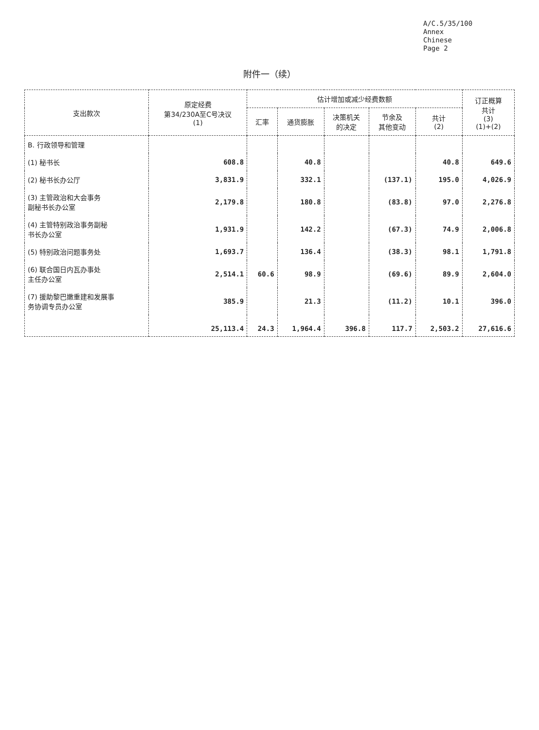A/C.5/35/100
Annex
Chinese
Page 2
附件一（续）
| 支出款次 | 原定经费 第34/230A至C号决议 (1) | 估计增加或减少经费数额 | | | | | 订正概算 共计 (3) (1)+(2) |
| --- | --- | --- | --- | --- | --- | --- | --- |
| | | 汇率 | 通货膨胀 | 决策机关 的决定 | 节余及 其他变动 | 共计 (2) | |
| B. 行政领导和管理 | | | | | | | |
| (1) 秘书长 | 608.8 | | 40.8 | | | 40.8 | 649.6 |
| (2) 秘书长办公厅 | 3,831.9 | | 332.1 | | (137.1) | 195.0 | 4,026.9 |
| (3) 主管政治和大会事务 副秘书长办公室 | 2,179.8 | | 180.8 | | (83.8) | 97.0 | 2,276.8 |
| (4) 主管特别政治事务副秘 书长办公室 | 1,931.9 | | 142.2 | | (67.3) | 74.9 | 2,006.8 |
| (5) 特别政治问题事务处 | 1,693.7 | | 136.4 | | (38.3) | 98.1 | 1,791.8 |
| (6) 联合国日内瓦办事处 主任办公室 | 2,514.1 | 60.6 | 98.9 | | (69.6) | 89.9 | 2,604.0 |
| (7) 援助黎巴嫩重建和发展事 务协调专员办公室 | 385.9 | | 21.3 | | (11.2) | 10.1 | 396.0 |
| | 25,113.4 | 24.3 | 1,964.4 | 396.8 | 117.7 | 2,503.2 | 27,616.6 |